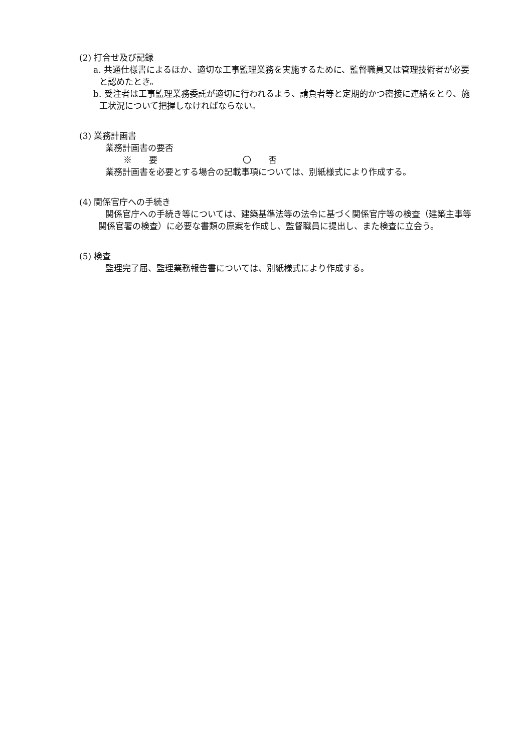(2) 打合せ及び記録
a. 共通仕様書によるほか、適切な工事監理業務を実施するために、監督職員又は管理技術者が必要と認めたとき。
b. 受注者は工事監理業務委託が適切に行われるよう、請負者等と定期的かつ密接に連絡をとり、施工状況について把握しなければならない。
(3) 業務計画書
業務計画書の要否
※　　要　　　　　　　　　　〇　　否
業務計画書を必要とする場合の記載事項については、別紙様式により作成する。
(4) 関係官庁への手続き
関係官庁への手続き等については、建築基準法等の法令に基づく関係官庁等の検査（建築主事等関係官署の検査）に必要な書類の原案を作成し、監督職員に提出し、また検査に立会う。
(5) 検査
監理完了届、監理業務報告書については、別紙様式により作成する。